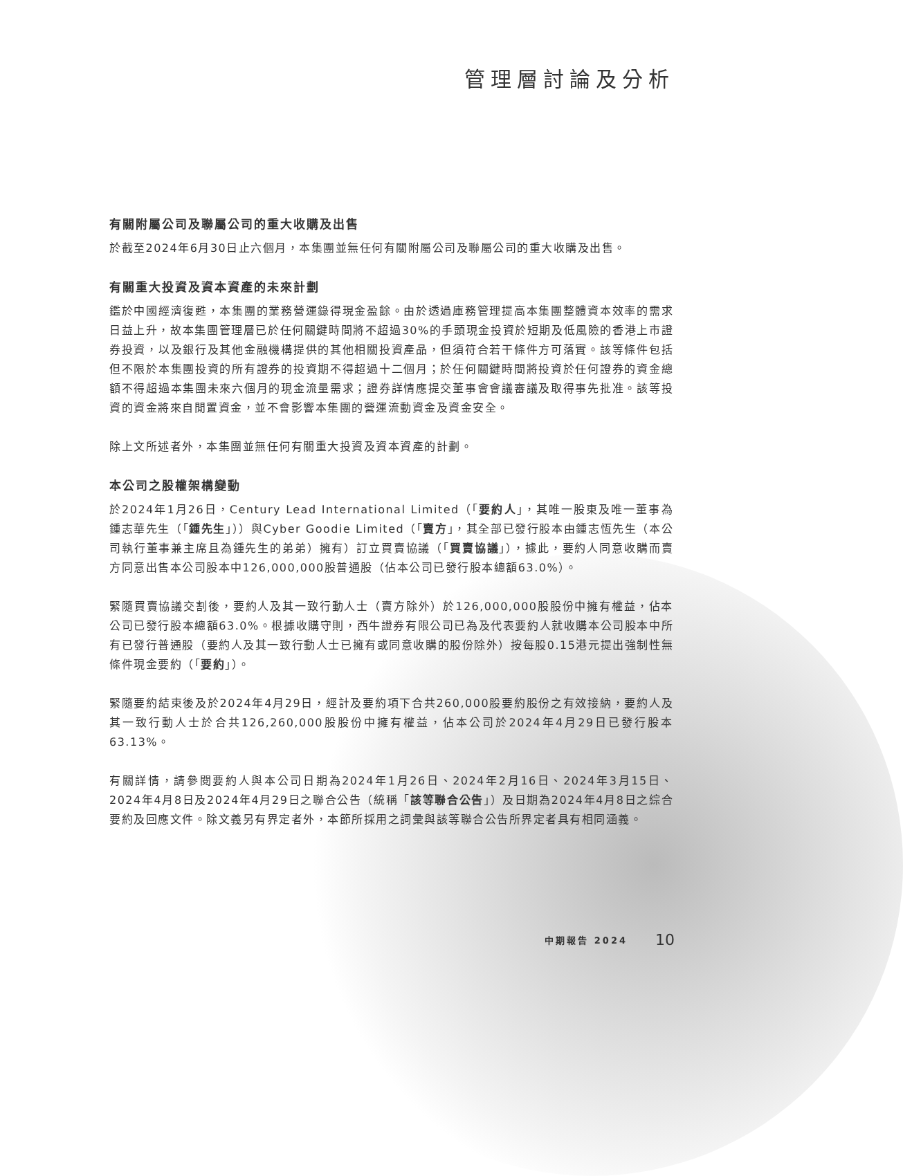管理層討論及分析
有關附屬公司及聯屬公司的重大收購及出售
於截至2024年6月30日止六個月，本集團並無任何有關附屬公司及聯屬公司的重大收購及出售。
有關重大投資及資本資產的未來計劃
鑑於中國經濟復甦，本集團的業務營運錄得現金盈餘。由於透過庫務管理提高本集團整體資本效率的需求日益上升，故本集團管理層已於任何關鍵時間將不超過30%的手頭現金投資於短期及低風險的香港上市證券投資，以及銀行及其他金融機構提供的其他相關投資產品，但須符合若干條件方可落實。該等條件包括但不限於本集團投資的所有證券的投資期不得超過十二個月；於任何關鍵時間將投資於任何證券的資金總額不得超過本集團未來六個月的現金流量需求；證券詳情應提交董事會會議審議及取得事先批准。該等投資的資金將來自閒置資金，並不會影響本集團的營運流動資金及資金安全。
除上文所述者外，本集團並無任何有關重大投資及資本資產的計劃。
本公司之股權架構變動
於2024年1月26日，Century Lead International Limited（「要約人」，其唯一股東及唯一董事為鍾志華先生（「鍾先生」））與Cyber Goodie Limited（「賣方」，其全部已發行股本由鍾志恆先生（本公司執行董事兼主席且為鍾先生的弟弟）擁有）訂立買賣協議（「買賣協議」），據此，要約人同意收購而賣方同意出售本公司股本中126,000,000股普通股（佔本公司已發行股本總額63.0%）。
緊隨買賣協議交割後，要約人及其一致行動人士（賣方除外）於126,000,000股股份中擁有權益，佔本公司已發行股本總額63.0%。根據收購守則，西牛證券有限公司已為及代表要約人就收購本公司股本中所有已發行普通股（要約人及其一致行動人士已擁有或同意收購的股份除外）按每股0.15港元提出強制性無條件現金要約（「要約」）。
緊隨要約結束後及於2024年4月29日，經計及要約項下合共260,000股要約股份之有效接納，要約人及其一致行動人士於合共126,260,000股股份中擁有權益，佔本公司於2024年4月29日已發行股本63.13%。
有關詳情，請參閱要約人與本公司日期為2024年1月26日、2024年2月16日、2024年3月15日、2024年4月8日及2024年4月29日之聯合公告（統稱「該等聯合公告」）及日期為2024年4月8日之綜合要約及回應文件。除文義另有界定者外，本節所採用之詞彙與該等聯合公告所界定者具有相同涵義。
中期報告 2024 10